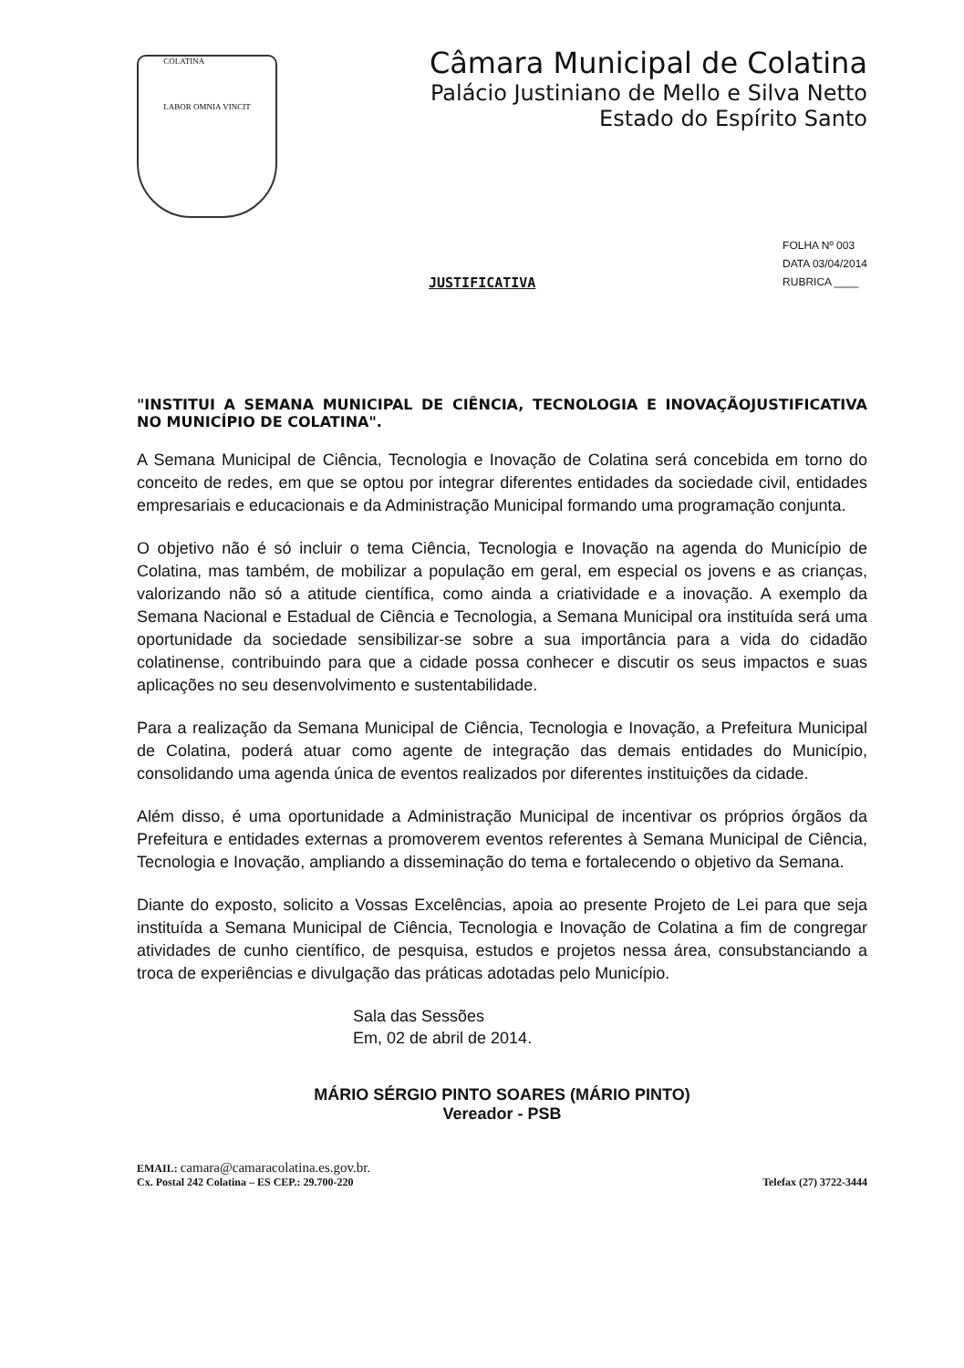COLATINA
LABOR OMNIA VINCIT
Câmara Municipal de Colatina
Palácio Justiniano de Mello e Silva Netto
Estado do Espírito Santo
JUSTIFICATIVA
FOLHA Nº 003
DATA 03/04/2014
RUBRICA ____
"INSTITUI A SEMANA MUNICIPAL DE CIÊNCIA, TECNOLOGIA E INOVAÇÃOJUSTIFICATIVA NO MUNICÍPIO DE COLATINA".
A Semana Municipal de Ciência, Tecnologia e Inovação de Colatina será concebida em torno do conceito de redes, em que se optou por integrar diferentes entidades da sociedade civil, entidades empresariais e educacionais e da Administração Municipal formando uma programação conjunta.
O objetivo não é só incluir o tema Ciência, Tecnologia e Inovação na agenda do Município de Colatina, mas também, de mobilizar a população em geral, em especial os jovens e as crianças, valorizando não só a atitude científica, como ainda a criatividade e a inovação. A exemplo da Semana Nacional e Estadual de Ciência e Tecnologia, a Semana Municipal ora instituída será uma oportunidade da sociedade sensibilizar-se sobre a sua importância para a vida do cidadão colatinense, contribuindo para que a cidade possa conhecer e discutir os seus impactos e suas aplicações no seu desenvolvimento e sustentabilidade.
Para a realização da Semana Municipal de Ciência, Tecnologia e Inovação, a Prefeitura Municipal de Colatina, poderá atuar como agente de integração das demais entidades do Município, consolidando uma agenda única de eventos realizados por diferentes instituições da cidade.
Além disso, é uma oportunidade a Administração Municipal de incentivar os próprios órgãos da Prefeitura e entidades externas a promoverem eventos referentes à Semana Municipal de Ciência, Tecnologia e Inovação, ampliando a disseminação do tema e fortalecendo o objetivo da Semana.
Diante do exposto, solicito a Vossas Excelências, apoia ao presente Projeto de Lei para que seja instituída a Semana Municipal de Ciência, Tecnologia e Inovação de Colatina a fim de congregar atividades de cunho científico, de pesquisa, estudos e projetos nessa área, consubstanciando a troca de experiências e divulgação das práticas adotadas pelo Município.
Sala das Sessões
Em, 02 de abril de 2014.
MÁRIO SÉRGIO PINTO SOARES (MÁRIO PINTO)
Vereador - PSB
EMAIL: camara@camaracolatina.es.gov.br.
Cx. Postal 242 Colatina – ES CEP.: 29.700-220 Telefax (27) 3722-3444